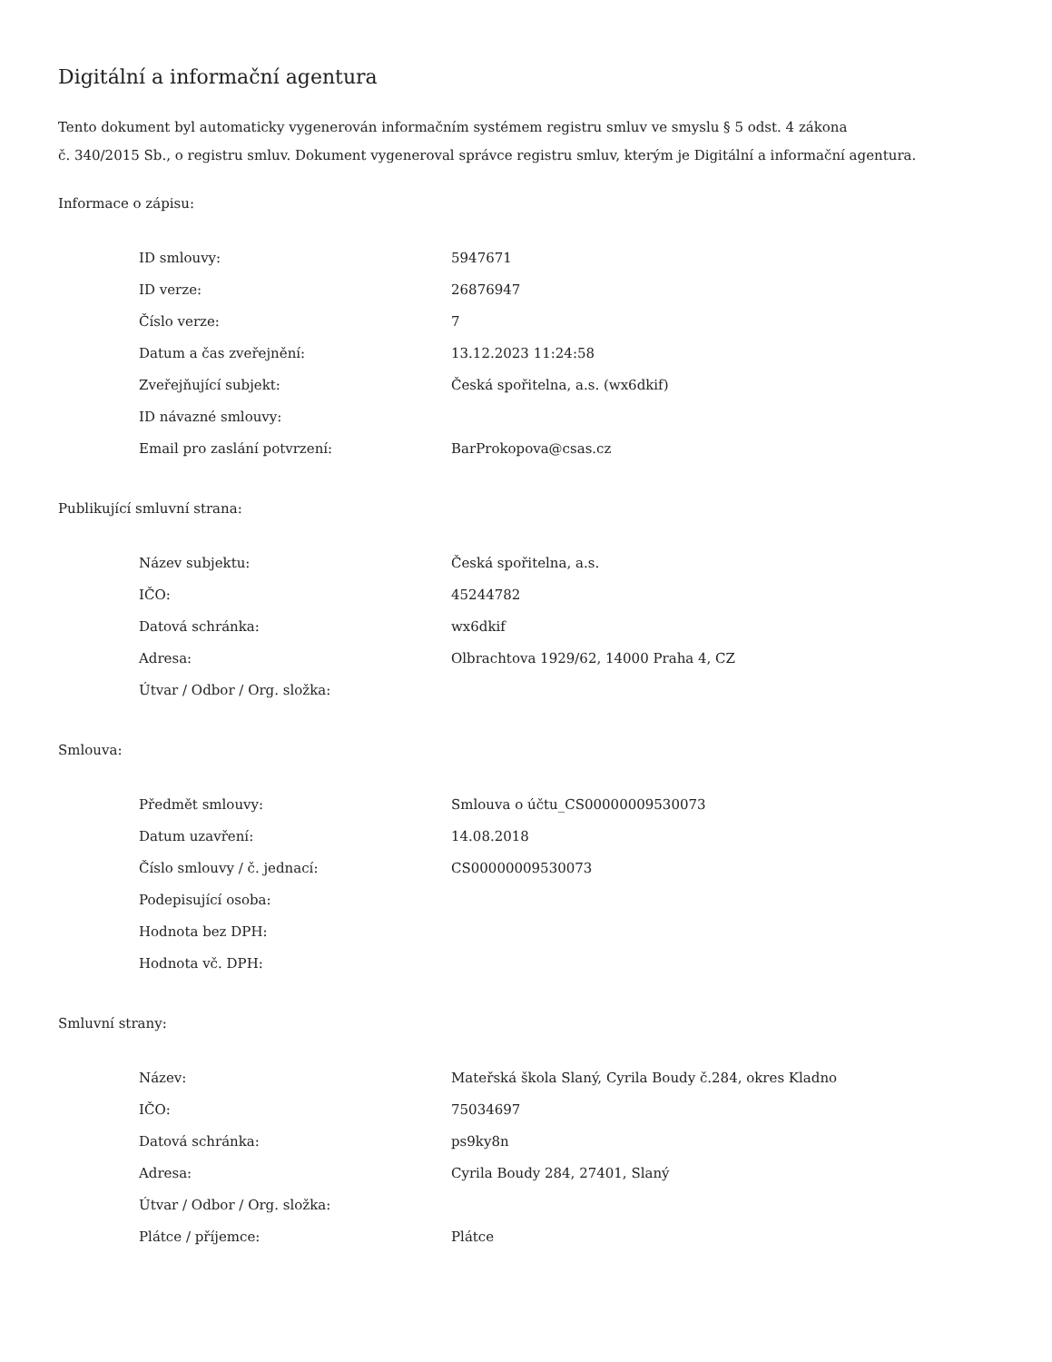Digitální a informační agentura
Tento dokument byl automaticky vygenerován informačním systémem registru smluv ve smyslu § 5 odst. 4 zákona
č. 340/2015 Sb., o registru smluv. Dokument vygeneroval správce registru smluv, kterým je Digitální a informační agentura.
Informace o zápisu:
| ID smlouvy: | 5947671 |
| ID verze: | 26876947 |
| Číslo verze: | 7 |
| Datum a čas zveřejnění: | 13.12.2023 11:24:58 |
| Zveřejňující subjekt: | Česká spořitelna, a.s. (wx6dkif) |
| ID návazné smlouvy: | |
| Email pro zaslání potvrzení: | BarProkopova@csas.cz |
Publikující smluvní strana:
| Název subjektu: | Česká spořitelna, a.s. |
| IČO: | 45244782 |
| Datová schránka: | wx6dkif |
| Adresa: | Olbrachtova 1929/62, 14000 Praha 4, CZ |
| Útvar / Odbor / Org. složka: | |
Smlouva:
| Předmět smlouvy: | Smlouva o účtu_CS00000009530073 |
| Datum uzavření: | 14.08.2018 |
| Číslo smlouvy / č. jednací: | CS00000009530073 |
| Podepisující osoba: | |
| Hodnota bez DPH: | |
| Hodnota vč. DPH: | |
Smluvní strany:
| Název: | Mateřská škola Slaný, Cyrila Boudy č.284, okres Kladno |
| IČO: | 75034697 |
| Datová schránka: | ps9ky8n |
| Adresa: | Cyrila Boudy 284, 27401, Slaný |
| Útvar / Odbor / Org. složka: | |
| Plátce / příjemce: | Plátce |